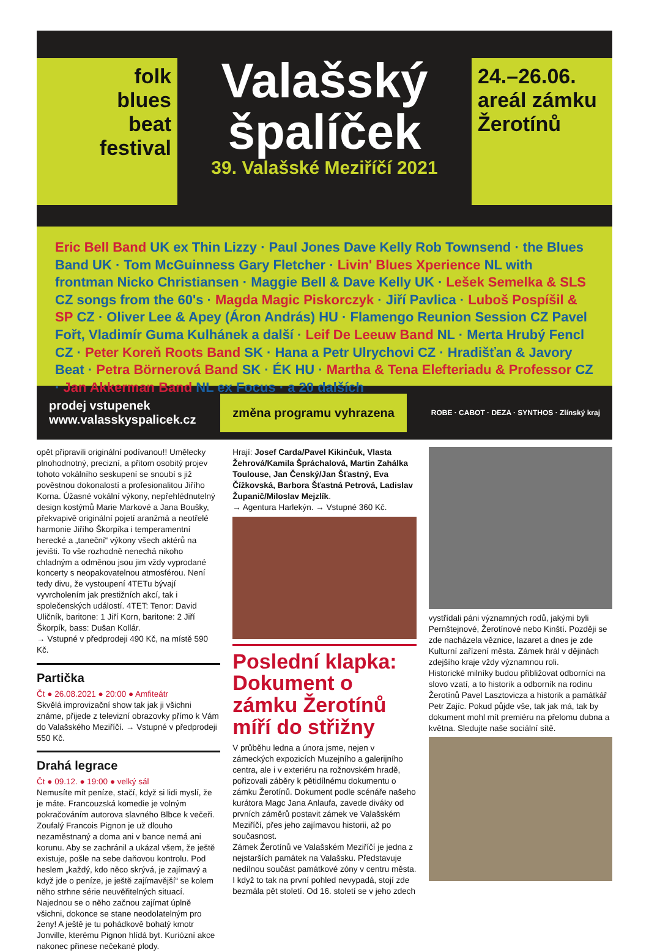folk
blues
beat
festival
Valašský
špalíček
39. Valašské Meziříčí 2021
24.–26.06.
areál zámku
Žerotínů
Eric Bell Band UK ex Thin Lizzy · Paul Jones Dave Kelly Rob Townsend · the Blues Band UK · Tom McGuinness Gary Fletcher · Livin' Blues Xperience NL with frontman Nicko Christiansen · Maggie Bell & Dave Kelly UK · Lešek Semelka & SLS CZ songs from the 60's · Magda Magic Piskorczyk · Jiří Pavlica · Luboš Pospíšil & SP CZ · Oliver Lee & Apey (Áron András) HU · Flamengo Reunion Session CZ Pavel Fořt, Vladimír Guma Kulhánek a další · Leif De Leeuw Band NL · Merta Hrubý Fencl CZ · Peter Koreň Roots Band SK · Hana a Petr Ulrychovi CZ · Hradišťan & Javory Beat · Petra Börnerová Band SK · ÉK HU · Martha & Tena Elefteriadu & Professor CZ · Jan Akkerman Band NL ex Focus · a 20 dalších
prodej vstupenek
www.valasskyspalicek.cz změna programu vyhrazena ROBE · CABOT · DEZA · SYNTHOS · Zlínský kraj
opět připravili originální podívanou!! Umělecky plnohodnotný, precizní, a přitom osobitý projev tohoto vokálního seskupení se snoubí s již pověstnou dokonalostí a profesionalitou Jiřího Korna. Úžasné vokální výkony, nepřehlédnutelný design kostýmů Marie Markové a Jana Boušky, překvapivě originální pojetí aranžmá a neotřelé harmonie Jiřího Škorpíka i temperamentní herecké a „taneční“ výkony všech aktérů na jevišti. To vše rozhodně nenechá nikoho chladným a odměnou jsou jim vždy vyprodané koncerty s neopakovatelnou atmosférou. Není tedy divu, že vystoupení 4TETu bývají vyvrcholením jak prestižních akcí, tak i společenských událostí. 4TET: Tenor: David Uličník, baritone: 1 Jiří Korn, baritone: 2 Jiří Škorpík, bass: Dušan Kollár.
→ Vstupné v předprodeji 490 Kč, na místě 590 Kč.
Partička
Čt ● 26.08.2021 ● 20:00 ● Amfiteátr
Skvělá improvizační show tak jak ji všichni známe, přijede z televizní obrazovky přímo k Vám do Valašského Meziříčí. → Vstupné v předprodeji 550 Kč.
Drahá legrace
Čt ● 09.12. ● 19:00 ● velký sál
Nemusíte mít peníze, stačí, když si lidi myslí, že je máte. Francouzská komedie je volným pokračováním autorova slavného Blbce k večeři.
Zoufalý Francois Pignon je už dlouho nezaměstnaný a doma ani v bance nemá ani korunu. Aby se zachránil a ukázal všem, že ještě existuje, pošle na sebe daňovou kontrolu. Pod heslem „každý, kdo něco skrývá, je zajímavý a když jde o peníze, je ještě zajímavější“ se kolem něho strhne série neuvěřitelných situací. Najednou se o něho začnou zajímat úplně všichni, dokonce se stane neodolatelným pro ženy! A ještě je tu pohádkově bohatý kmotr Jonville, kterému Pignon hlídá byt. Kuriózní akce nakonec přinese nečekané plody.
Hrají: Josef Carda/Pavel Kikinčuk, Vlasta Žehrová/Kamila Špráchalová, Martin Zahálka Toulouse, Jan Čenský/Jan Šťastný, Eva Čížkovská, Barbora Šťastná Petrová, Ladislav Županič/Miloslav Mejzlík.
→ Agentura Harlekýn. → Vstupné 360 Kč.
Poslední klapka: Dokument o zámku Žerotínů míří do střižny
V průběhu ledna a února jsme, nejen v zámeckých expozicích Muzejního a galerijního centra, ale i v exteriéru na rožnovském hradě, pořizovali záběry k pětidílnému dokumentu o zámku Žerotínů. Dokument podle scénáře našeho kurátora Magc Jana Anlaufa, zavede diváky od prvních záměrů postavit zámek ve Valašském Meziříčí, přes jeho zajímavou historii, až po současnost.
Zámek Žerotínů ve Valašském Meziříčí je jedna z nejstarších památek na Valašsku. Představuje nedílnou součást památkové zóny v centru města. I když to tak na první pohled nevypadá, stojí zde bezmála pět století. Od 16. století se v jeho zdech
vystřídali páni významných rodů, jakými byli Pernštejnové, Žerotínové nebo Kinští. Později se zde nacházela věznice, lazaret a dnes je zde Kulturní zařízení města. Zámek hrál v dějinách zdejšího kraje vždy významnou roli.
Historické milníky budou přibližovat odborníci na slovo vzatí, a to historik a odborník na rodinu Žerotínů Pavel Lasztovicza a historik a památkář Petr Zajíc. Pokud půjde vše, tak jak má, tak by dokument mohl mít premiéru na přelomu dubna a května. Sledujte naše sociální sítě.